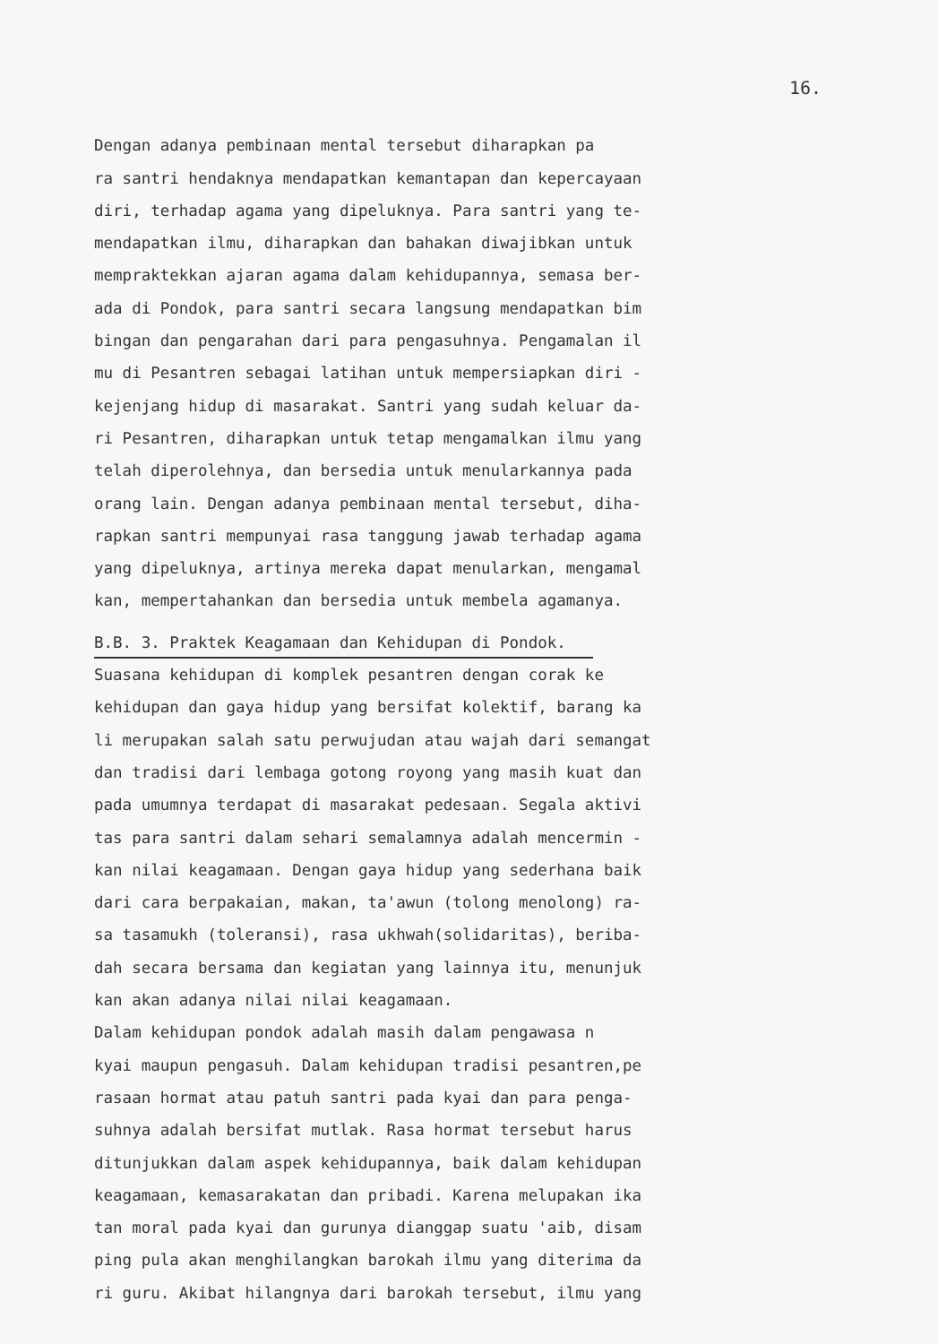16.
Dengan adanya pembinaan mental tersebut diharapkan pa ra santri hendaknya mendapatkan kemantapan dan kepercayaan diri, terhadap agama yang dipeluknya. Para santri yang te- mendapatkan ilmu, diharapkan dan bahakan diwajibkan untuk mempraktekkan ajaran agama dalam kehidupannya, semasa ber- ada di Pondok, para santri secara langsung mendapatkan bim bingan dan pengarahan dari para pengasuhnya. Pengamalan il mu di Pesantren sebagai latihan untuk mempersiapkan diri - kejenjang hidup di masarakat. Santri yang sudah keluar da- ri Pesantren, diharapkan untuk tetap mengamalkan ilmu yang telah diperolehnya, dan bersedia untuk menularkannya pada orang lain. Dengan adanya pembinaan mental tersebut, diha- rapkan santri mempunyai rasa tanggung jawab terhadap agama yang dipeluknya, artinya mereka dapat menularkan, mengamal kan, mempertahankan dan bersedia untuk membela agamanya.
B.B. 3. Praktek Keagamaan dan Kehidupan di Pondok.
Suasana kehidupan di komplek pesantren dengan corak ke kehidupan dan gaya hidup yang bersifat kolektif, barang ka li merupakan salah satu perwujudan atau wajah dari semangat dan tradisi dari lembaga gotong royong yang masih kuat dan pada umumnya terdapat di masarakat pedesaan. Segala aktivi tas para santri dalam sehari semalamnya adalah mencermin - kan nilai keagamaan. Dengan gaya hidup yang sederhana baik dari cara berpakaian, makan, ta'awun (tolong menolong) ra- sa tasamukh (toleransi), rasa ukhwah(solidaritas), beriba- dah secara bersama dan kegiatan yang lainnya itu, menunjuk kan akan adanya nilai nilai keagamaan. Dalam kehidupan pondok adalah masih dalam pengawasa n kyai maupun pengasuh. Dalam kehidupan tradisi pesantren,pe rasaan hormat atau patuh santri pada kyai dan para penga- suhnya adalah bersifat mutlak. Rasa hormat tersebut harus ditunjukkan dalam aspek kehidupannya, baik dalam kehidupan keagamaan, kemasarakatan dan pribadi. Karena melupakan ika tan moral pada kyai dan gurunya dianggap suatu 'aib, disam ping pula akan menghilangkan barokah ilmu yang diterima da ri guru. Akibat hilangnya dari barokah tersebut, ilmu yang